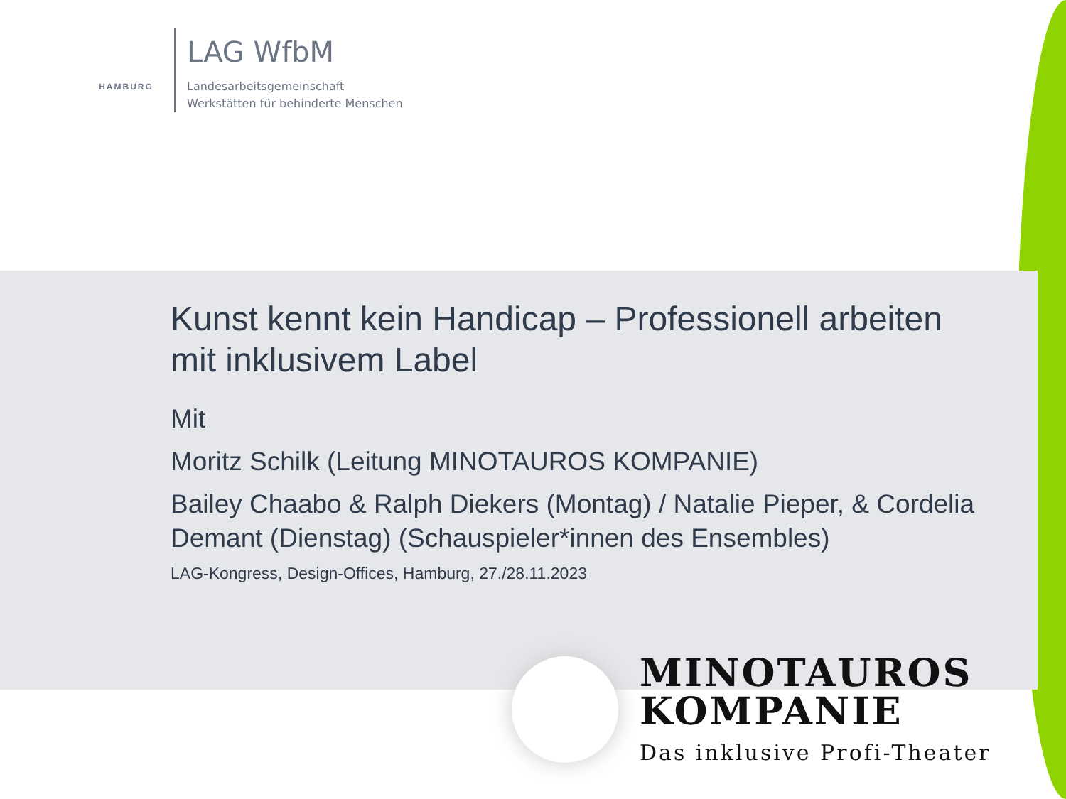HAMBURG
LAG WfbM
Landesarbeitsgemeinschaft
Werkstätten für behinderte Menschen
Kunst kennt kein Handicap – Professionell arbeiten mit inklusivem Label
Mit
Moritz Schilk (Leitung MINOTAUROS KOMPANIE)
Bailey Chaabo & Ralph Diekers (Montag) / Natalie Pieper, & Cordelia Demant (Dienstag) (Schauspieler*innen des Ensembles)
LAG-Kongress, Design-Offices, Hamburg, 27./28.11.2023
MINOTAUROS
KOMPANIE
Das inklusive Profi-Theater